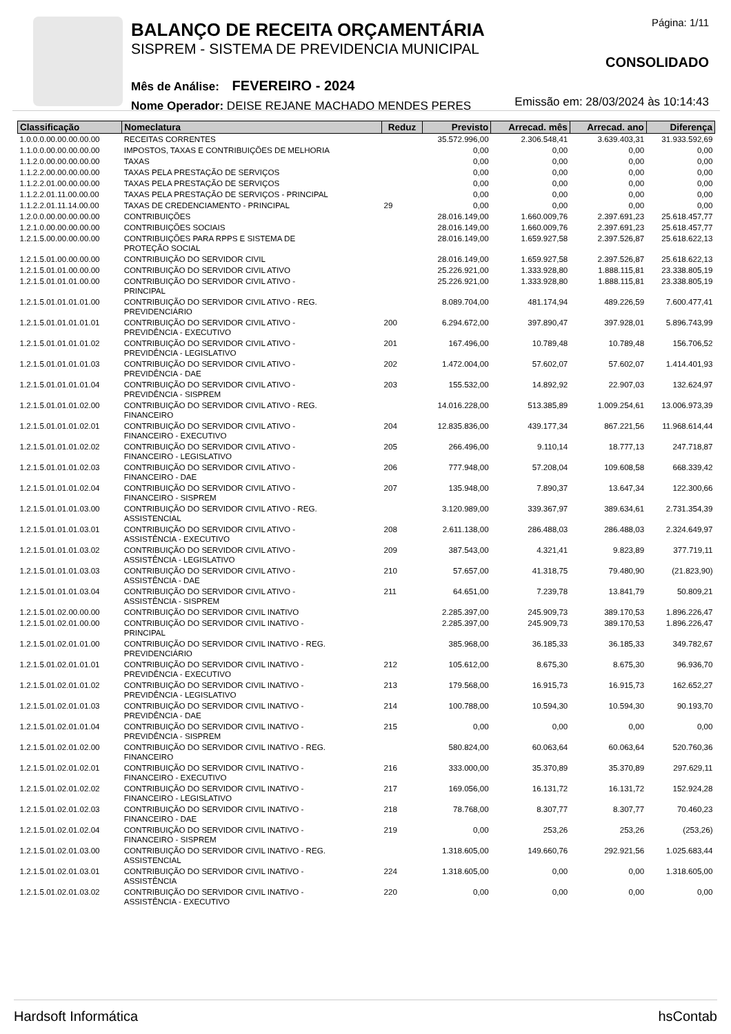BALANÇO DE RECEITA ORÇAMENTÁRIA
SISPREM - SISTEMA DE PREVIDENCIA MUNICIPAL
Mês de Análise: FEVEREIRO - 2024
Nome Operador: DEISE REJANE MACHADO MENDES PERES
Página: 1/11
CONSOLIDADO
Emissão em: 28/03/2024 às 10:14:43
| Classificação | Nomeclatura | Reduz | Previsto | Arrecad. mês | Arrecad. ano | Diferença |
| --- | --- | --- | --- | --- | --- | --- |
| 1.0.0.0.00.00.00.00.00 | RECEITAS CORRENTES | | 35.572.996,00 | 2.306.548,41 | 3.639.403,31 | 31.933.592,69 |
| 1.1.0.0.00.00.00.00.00 | IMPOSTOS, TAXAS E CONTRIBUIÇÕES DE MELHORIA | | 0,00 | 0,00 | 0,00 | 0,00 |
| 1.1.2.0.00.00.00.00.00 | TAXAS | | 0,00 | 0,00 | 0,00 | 0,00 |
| 1.1.2.2.00.00.00.00.00 | TAXAS PELA PRESTAÇÃO DE SERVIÇOS | | 0,00 | 0,00 | 0,00 | 0,00 |
| 1.1.2.2.01.00.00.00.00 | TAXAS PELA PRESTAÇÃO DE SERVIÇOS | | 0,00 | 0,00 | 0,00 | 0,00 |
| 1.1.2.2.01.11.00.00.00 | TAXAS PELA PRESTAÇÃO DE SERVIÇOS - PRINCIPAL | | 0,00 | 0,00 | 0,00 | 0,00 |
| 1.1.2.2.01.11.14.00.00 | TAXAS DE CREDENCIAMENTO - PRINCIPAL | 29 | 0,00 | 0,00 | 0,00 | 0,00 |
| 1.2.0.0.00.00.00.00.00 | CONTRIBUIÇÕES | | 28.016.149,00 | 1.660.009,76 | 2.397.691,23 | 25.618.457,77 |
| 1.2.1.0.00.00.00.00.00 | CONTRIBUIÇÕES SOCIAIS | | 28.016.149,00 | 1.660.009,76 | 2.397.691,23 | 25.618.457,77 |
| 1.2.1.5.00.00.00.00.00 | CONTRIBUIÇÕES PARA RPPS E SISTEMA DE PROTEÇÃO SOCIAL | | 28.016.149,00 | 1.659.927,58 | 2.397.526,87 | 25.618.622,13 |
| 1.2.1.5.01.00.00.00.00 | CONTRIBUIÇÃO DO SERVIDOR CIVIL | | 28.016.149,00 | 1.659.927,58 | 2.397.526,87 | 25.618.622,13 |
| 1.2.1.5.01.01.00.00.00 | CONTRIBUIÇÃO DO SERVIDOR CIVIL ATIVO | | 25.226.921,00 | 1.333.928,80 | 1.888.115,81 | 23.338.805,19 |
| 1.2.1.5.01.01.01.00.00 | CONTRIBUIÇÃO DO SERVIDOR CIVIL ATIVO - PRINCIPAL | | 25.226.921,00 | 1.333.928,80 | 1.888.115,81 | 23.338.805,19 |
| 1.2.1.5.01.01.01.01.00 | CONTRIBUIÇÃO DO SERVIDOR CIVIL ATIVO - REG. PREVIDENCIÁRIO | | 8.089.704,00 | 481.174,94 | 489.226,59 | 7.600.477,41 |
| 1.2.1.5.01.01.01.01.01 | CONTRIBUIÇÃO DO SERVIDOR CIVIL ATIVO - PREVIDÊNCIA - EXECUTIVO | 200 | 6.294.672,00 | 397.890,47 | 397.928,01 | 5.896.743,99 |
| 1.2.1.5.01.01.01.01.02 | CONTRIBUIÇÃO DO SERVIDOR CIVIL ATIVO - PREVIDÊNCIA - LEGISLATIVO | 201 | 167.496,00 | 10.789,48 | 10.789,48 | 156.706,52 |
| 1.2.1.5.01.01.01.01.03 | CONTRIBUIÇÃO DO SERVIDOR CIVIL ATIVO - PREVIDÊNCIA - DAE | 202 | 1.472.004,00 | 57.602,07 | 57.602,07 | 1.414.401,93 |
| 1.2.1.5.01.01.01.01.04 | CONTRIBUIÇÃO DO SERVIDOR CIVIL ATIVO - PREVIDÊNCIA - SISPREM | 203 | 155.532,00 | 14.892,92 | 22.907,03 | 132.624,97 |
| 1.2.1.5.01.01.01.02.00 | CONTRIBUIÇÃO DO SERVIDOR CIVIL ATIVO - REG. FINANCEIRO | | 14.016.228,00 | 513.385,89 | 1.009.254,61 | 13.006.973,39 |
| 1.2.1.5.01.01.01.02.01 | CONTRIBUIÇÃO DO SERVIDOR CIVIL ATIVO - FINANCEIRO - EXECUTIVO | 204 | 12.835.836,00 | 439.177,34 | 867.221,56 | 11.968.614,44 |
| 1.2.1.5.01.01.01.02.02 | CONTRIBUIÇÃO DO SERVIDOR CIVIL ATIVO - FINANCEIRO - LEGISLATIVO | 205 | 266.496,00 | 9.110,14 | 18.777,13 | 247.718,87 |
| 1.2.1.5.01.01.01.02.03 | CONTRIBUIÇÃO DO SERVIDOR CIVIL ATIVO - FINANCEIRO - DAE | 206 | 777.948,00 | 57.208,04 | 109.608,58 | 668.339,42 |
| 1.2.1.5.01.01.01.02.04 | CONTRIBUIÇÃO DO SERVIDOR CIVIL ATIVO - FINANCEIRO - SISPREM | 207 | 135.948,00 | 7.890,37 | 13.647,34 | 122.300,66 |
| 1.2.1.5.01.01.01.03.00 | CONTRIBUIÇÃO DO SERVIDOR CIVIL ATIVO - REG. ASSISTENCIAL | | 3.120.989,00 | 339.367,97 | 389.634,61 | 2.731.354,39 |
| 1.2.1.5.01.01.01.03.01 | CONTRIBUIÇÃO DO SERVIDOR CIVIL ATIVO - ASSISTÊNCIA - EXECUTIVO | 208 | 2.611.138,00 | 286.488,03 | 286.488,03 | 2.324.649,97 |
| 1.2.1.5.01.01.01.03.02 | CONTRIBUIÇÃO DO SERVIDOR CIVIL ATIVO - ASSISTÊNCIA - LEGISLATIVO | 209 | 387.543,00 | 4.321,41 | 9.823,89 | 377.719,11 |
| 1.2.1.5.01.01.01.03.03 | CONTRIBUIÇÃO DO SERVIDOR CIVIL ATIVO - ASSISTÊNCIA - DAE | 210 | 57.657,00 | 41.318,75 | 79.480,90 | (21.823,90) |
| 1.2.1.5.01.01.01.03.04 | CONTRIBUIÇÃO DO SERVIDOR CIVIL ATIVO - ASSISTÊNCIA - SISPREM | 211 | 64.651,00 | 7.239,78 | 13.841,79 | 50.809,21 |
| 1.2.1.5.01.02.00.00.00 | CONTRIBUIÇÃO DO SERVIDOR CIVIL INATIVO | | 2.285.397,00 | 245.909,73 | 389.170,53 | 1.896.226,47 |
| 1.2.1.5.01.02.01.00.00 | CONTRIBUIÇÃO DO SERVIDOR CIVIL INATIVO - PRINCIPAL | | 2.285.397,00 | 245.909,73 | 389.170,53 | 1.896.226,47 |
| 1.2.1.5.01.02.01.01.00 | CONTRIBUIÇÃO DO SERVIDOR CIVIL INATIVO - REG. PREVIDENCIÁRIO | | 385.968,00 | 36.185,33 | 36.185,33 | 349.782,67 |
| 1.2.1.5.01.02.01.01.01 | CONTRIBUIÇÃO DO SERVIDOR CIVIL INATIVO - PREVIDÊNCIA - EXECUTIVO | 212 | 105.612,00 | 8.675,30 | 8.675,30 | 96.936,70 |
| 1.2.1.5.01.02.01.01.02 | CONTRIBUIÇÃO DO SERVIDOR CIVIL INATIVO - PREVIDÊNCIA - LEGISLATIVO | 213 | 179.568,00 | 16.915,73 | 16.915,73 | 162.652,27 |
| 1.2.1.5.01.02.01.01.03 | CONTRIBUIÇÃO DO SERVIDOR CIVIL INATIVO - PREVIDÊNCIA - DAE | 214 | 100.788,00 | 10.594,30 | 10.594,30 | 90.193,70 |
| 1.2.1.5.01.02.01.01.04 | CONTRIBUIÇÃO DO SERVIDOR CIVIL INATIVO - PREVIDÊNCIA - SISPREM | 215 | 0,00 | 0,00 | 0,00 | 0,00 |
| 1.2.1.5.01.02.01.02.00 | CONTRIBUIÇÃO DO SERVIDOR CIVIL INATIVO - REG. FINANCEIRO | | 580.824,00 | 60.063,64 | 60.063,64 | 520.760,36 |
| 1.2.1.5.01.02.01.02.01 | CONTRIBUIÇÃO DO SERVIDOR CIVIL INATIVO - FINANCEIRO - EXECUTIVO | 216 | 333.000,00 | 35.370,89 | 35.370,89 | 297.629,11 |
| 1.2.1.5.01.02.01.02.02 | CONTRIBUIÇÃO DO SERVIDOR CIVIL INATIVO - FINANCEIRO - LEGISLATIVO | 217 | 169.056,00 | 16.131,72 | 16.131,72 | 152.924,28 |
| 1.2.1.5.01.02.01.02.03 | CONTRIBUIÇÃO DO SERVIDOR CIVIL INATIVO - FINANCEIRO - DAE | 218 | 78.768,00 | 8.307,77 | 8.307,77 | 70.460,23 |
| 1.2.1.5.01.02.01.02.04 | CONTRIBUIÇÃO DO SERVIDOR CIVIL INATIVO - FINANCEIRO - SISPREM | 219 | 0,00 | 253,26 | 253,26 | (253,26) |
| 1.2.1.5.01.02.01.03.00 | CONTRIBUIÇÃO DO SERVIDOR CIVIL INATIVO - REG. ASSISTENCIAL | | 1.318.605,00 | 149.660,76 | 292.921,56 | 1.025.683,44 |
| 1.2.1.5.01.02.01.03.01 | CONTRIBUIÇÃO DO SERVIDOR CIVIL INATIVO - ASSISTÊNCIA | 224 | 1.318.605,00 | 0,00 | 0,00 | 1.318.605,00 |
| 1.2.1.5.01.02.01.03.02 | CONTRIBUIÇÃO DO SERVIDOR CIVIL INATIVO - ASSISTÊNCIA - EXECUTIVO | 220 | 0,00 | 0,00 | 0,00 | 0,00 |
Hardsoft Informática hsContab